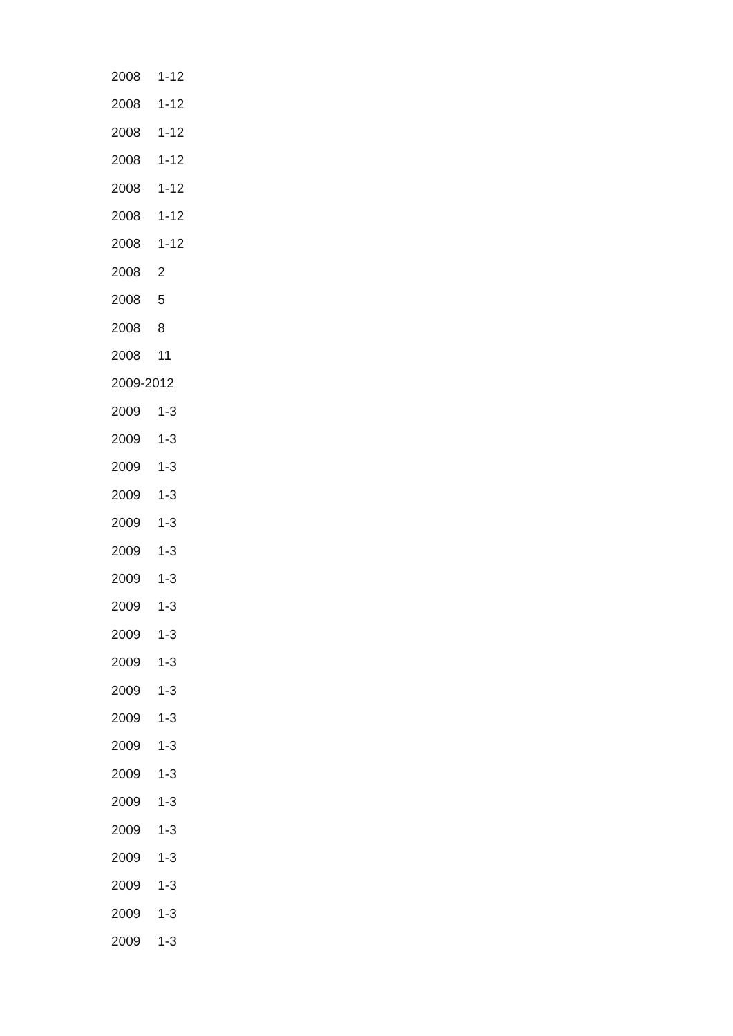2008 1-12
2008 1-12
2008 1-12
2008 1-12
2008 1-12
2008 1-12
2008 1-12
2008 2
2008 5
2008 8
2008 11
2009-2012
2009 1-3
2009 1-3
2009 1-3
2009 1-3
2009 1-3
2009 1-3
2009 1-3
2009 1-3
2009 1-3
2009 1-3
2009 1-3
2009 1-3
2009 1-3
2009 1-3
2009 1-3
2009 1-3
2009 1-3
2009 1-3
2009 1-3
2009 1-3